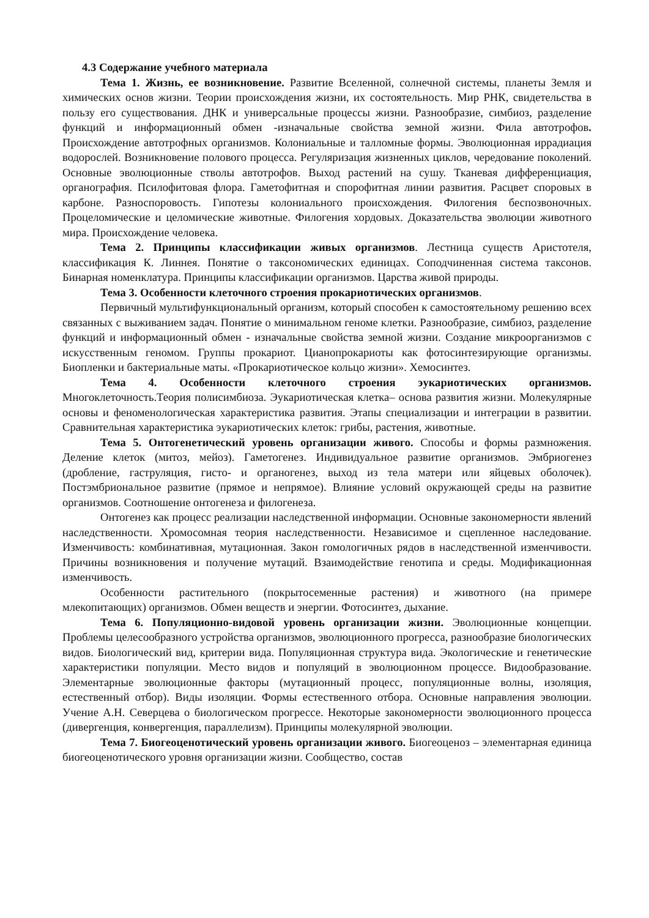4.3 Содержание учебного материала
Тема 1. Жизнь, ее возникновение. Развитие Вселенной, солнечной системы, планеты Земля и химических основ жизни. Теории происхождения жизни, их состоятельность. Мир РНК, свидетельства в пользу его существования. ДНК и универсальные процессы жизни. Разнообразие, симбиоз, разделение функций и информационный обмен -изначальные свойства земной жизни. Фила автотрофов. Происхождение автотрофных организмов. Колониальные и талломные формы. Эволюционная иррадиация водорослей. Возникновение полового процесса. Регуляризация жизненных циклов, чередование поколений. Основные эволюционные стволы автотрофов. Выход растений на сушу. Тканевая дифференциация, органография. Псилофитовая флора. Гаметофитная и спорофитная линии развития. Расцвет споровых в карбоне. Разноспоровость. Гипотезы колониального происхождения. Филогения беспозвоночных. Процеломические и целомические животные. Филогения хордовых. Доказательства эволюции животного мира. Происхождение человека.
Тема 2. Принципы классификации живых организмов. Лестница существ Аристотеля, классификация К. Линнея. Понятие о таксономических единицах. Соподчиненная система таксонов. Бинарная номенклатура. Принципы классификации организмов. Царства живой природы.
Тема 3. Особенности клеточного строения прокариотических организмов.
Первичный мультифункциональный организм, который способен к самостоятельному решению всех связанных с выживанием задач. Понятие о минимальном геноме клетки. Разнообразие, симбиоз, разделение функций и информационный обмен - изначальные свойства земной жизни. Создание микроорганизмов с искусственным геномом. Группы прокариот. Цианопрокариоты как фотосинтезирующие организмы. Биопленки и бактериальные маты. «Прокариотическое кольцо жизни». Хемосинтез.
Тема 4. Особенности клеточного строения эукариотических организмов. Многоклеточность.Теория полисимбиоза. Эукариотическая клетка– основа развития жизни. Молекулярные основы и феноменологическая характеристика развития. Этапы специализации и интеграции в развитии. Сравнительная характеристика эукариотических клеток: грибы, растения, животные.
Тема 5. Онтогенетический уровень организации живого. Способы и формы размножения. Деление клеток (митоз, мейоз). Гаметогенез. Индивидуальное развитие организмов. Эмбриогенез (дробление, гаструляция, гисто- и органогенез, выход из тела матери или яйцевых оболочек). Постэмбриональное развитие (прямое и непрямое). Влияние условий окружающей среды на развитие организмов. Соотношение онтогенеза и филогенеза.
Онтогенез как процесс реализации наследственной информации. Основные закономерности явлений наследственности. Хромосомная теория наследственности. Независимое и сцепленное наследование. Изменчивость: комбинативная, мутационная. Закон гомологичных рядов в наследственной изменчивости. Причины возникновения и получение мутаций. Взаимодействие генотипа и среды. Модификационная изменчивость.
Особенности растительного (покрытосеменные растения) и животного (на примере млекопитающих) организмов. Обмен веществ и энергии. Фотосинтез, дыхание.
Тема 6. Популяционно-видовой уровень организации жизни. Эволюционные концепции. Проблемы целесообразного устройства организмов, эволюционного прогресса, разнообразие биологических видов. Биологический вид, критерии вида. Популяционная структура вида. Экологические и генетические характеристики популяции. Место видов и популяций в эволюционном процессе. Видообразование. Элементарные эволюционные факторы (мутационный процесс, популяционные волны, изоляция, естественный отбор). Виды изоляции. Формы естественного отбора. Основные направления эволюции. Учение А.Н. Северцева о биологическом прогрессе. Некоторые закономерности эволюционного процесса (дивергенция, конвергенция, параллелизм). Принципы молекулярной эволюции.
Тема 7. Биогеоценотический уровень организации живого. Биогеоценоз – элементарная единица биогеоценотического уровня организации жизни. Сообщество, состав